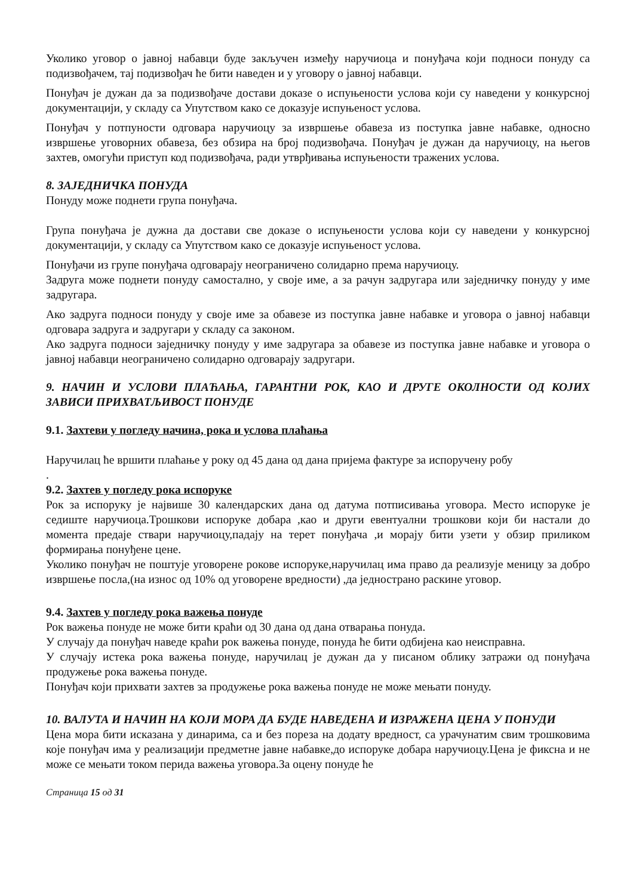Уколико уговор о јавној набавци буде закључен између наручиоца и понуђача који подноси понуду са подизвођачем, тај подизвођач ће бити наведен и у уговору о јавној набавци.
Понуђач је дужан да за подизвођаче достави доказе о испуњености услова који су наведени у конкурсној документацији, у складу са Упутством како се доказује испуњеност услова.
Понуђач у потпуности одговара наручиоцу за извршење обавеза из поступка јавне набавке, односно извршење уговорних обавеза, без обзира на број подизвођача. Понуђач је дужан да наручиоцу, на његов захтев, омогући приступ код подизвођача, ради утврђивања испуњености тражених услова.
8. ЗАЈЕДНИЧКА ПОНУДА
Понуду може поднети група понуђача.
Група понуђача је дужна да достави све доказе о испуњености услова који су наведени у конкурсној документацији, у складу са Упутством како се доказује испуњеност услова.
Понуђачи из групе понуђача одговарају неограничено солидарно према наручиоцу.
Задруга може поднети понуду самостално, у своје име, а за рачун задругара или заједничку понуду у име задругара.
Ако задруга подноси понуду у своје име за обавезе из поступка јавне набавке и уговора о јавној набавци одговара задруга и задругари у складу са законом.
Ако задруга подноси заједничку понуду у име задругара за обавезе из поступка јавне набавке и уговора о јавној набавци неограничено солидарно одговарају задругари.
9. НАЧИН И УСЛОВИ ПЛАЋАЊА, ГАРАНТНИ РОК, КАО И ДРУГЕ ОКОЛНОСТИ ОД КОЈИХ ЗАВИСИ ПРИХВАТЉИВОСТ ПОНУДЕ
9.1. Захтеви у погледу начина, рока и услова плаћања
Наручилац ће вршити плаћање у року од 45 дана од дана пријема фактуре за испоручену робу
.
9.2. Захтев у погледу рока испоруке
Рок за испоруку је највише 30 календарских дана од датума потписивања уговора. Место испоруке је седиште наручиоца.Трошкови испоруке добара ,као и други евентуални трошкови који би настали до момента предаје ствари наручиоцу,падају на терет понуђача ,и морају бити узети у обзир приликом формирања понуђене цене.
Уколико понуђач не поштује уговорене рокове испоруке,наручилац има право да реализује меницу за добро извршење посла,(на износ од 10% од уговорене вредности) ,да једнострано раскине уговор.
9.4. Захтев у погледу рока важења понуде
Рок важења понуде не може бити краћи од 30 дана од дана отварања понуда.
У случају да понуђач наведе краћи рок важења понуде, понуда ће бити одбијена као неисправна.
У случају истека рока важења понуде, наручилац је дужан да у писаном облику затражи од понуђача продужење рока важења понуде.
Понуђач који прихвати захтев за продужење рока важења понуде не може мењати понуду.
10. ВАЛУТА И НАЧИН НА КОЈИ МОРА ДА БУДЕ НАВЕДЕНА И ИЗРАЖЕНА ЦЕНА У ПОНУДИ
Цена мора бити исказана у динарима, са и без пореза на додату вредност, са урачунатим свим трошковима које понуђач има у реализацији предметне јавне набавке,до испоруке добара наручиоцу.Цена је фиксна и не може се мењати током перида важења уговора.За оцену понуде ће
Страница 15 од 31